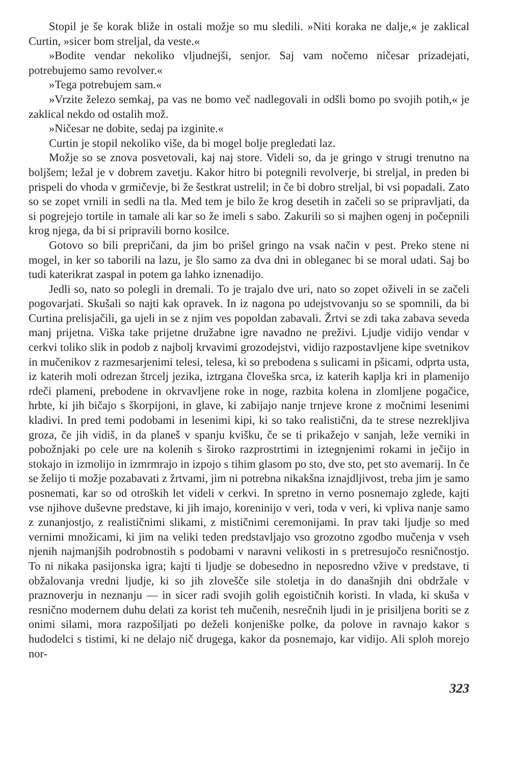Stopil je še korak bliže in ostali možje so mu sledili. »Niti koraka ne dalje,« je zaklical Curtin, »sicer bom streljal, da veste.«
»Bodite vendar nekoliko vljudnejši, senjor. Saj vam nočemo ničesar prizadejati, potrebujemo samo revolver.«
»Tega potrebujem sam.«
»Vrzite železo semkaj, pa vas ne bomo več nadlegovali in odšli bomo po svojih potih,« je zaklical nekdo od ostalih mož.
»Ničesar ne dobite, sedaj pa izginite.«
Curtin je stopil nekoliko više, da bi mogel bolje pregledati laz.
Možje so se znova posvetovali, kaj naj store. Videli so, da je gringo v strugi trenutno na boljšem; ležal je v dobrem zavetju. Kakor hitro bi potegnili revolverje, bi streljal, in preden bi prispeli do vhoda v grmičevje, bi že šestkrat ustrelil; in če bi dobro streljal, bi vsi popadali. Zato so se zopet vrnili in sedli na tla. Med tem je bilo že krog desetih in začeli so se pripravljati, da si pogrejejo tortile in tamale ali kar so že imeli s sabo. Zakurili so si majhen ogenj in počepnili krog njega, da bi si pripravili borno kosilce.
Gotovo so bili prepričani, da jim bo prišel gringo na vsak način v pest. Preko stene ni mogel, in ker so taborili na lazu, je šlo samo za dva dni in obleganec bi se moral udati. Saj bo tudi katerikrat zaspal in potem ga lahko iznenadijo.
Jedli so, nato so polegli in dremali. To je trajalo dve uri, nato so zopet oživeli in se začeli pogovarjati. Skušali so najti kak opravek. In iz nagona po udejstvovanju so se spomnili, da bi Curtina prelisjačili, ga ujeli in se z njim ves popoldan zabavali. Žrtvi se zdi taka zabava seveda manj prijetna. Viška take prijetne družabne igre navadno ne preživi. Ljudje vidijo vendar v cerkvi toliko slik in podob z najbolj krvavimi grozodejstvi, vidijo razpostavljene kipe svetnikov in mučenikov z razmesarjenimi telesi, telesa, ki so prebodena s sulicami in pšicami, odprta usta, iz katerih moli odrezan štrcelj jezika, iztrgana človeška srca, iz katerih kaplja kri in plamenijo rdeči plameni, prebodene in okrvavljene roke in noge, razbita kolena in zlomljene pogačice, hrbte, ki jih bičajo s škorpijoni, in glave, ki zabijajo nanje trnjeve krone z močnimi lesenimi kladivi. In pred temi podobami in lesenimi kipi, ki so tako realistični, da te strese nezrekljiva groza, če jih vidiš, in da planeš v spanju kvišku, če se ti prikažejo v sanjah, leže verniki in pobožnjaki po cele ure na kolenih s široko razprostrtimi in iztegnjenimi rokami in ječijo in stokajo in izmolijo in izmrmrajo in izpojo s tihim glasom po sto, dve sto, pet sto avemarij. In če se želijo ti možje pozabavati z žrtvami, jim ni potrebna nikakšna iznajdljivost, treba jim je samo posnemati, kar so od otroških let videli v cerkvi. In spretno in verno posnemajo zglede, kajti vse njihove duševne predstave, ki jih imajo, koreninijo v veri, toda v veri, ki vpliva nanje samo z zunanjostjo, z realističnimi slikami, z mističnimi ceremonijami. In prav taki ljudje so med vernimi množicami, ki jim na veliki teden predstavljajo vso grozotno zgodbo mučenja v vseh njenih najmanjših podrobnostih s podobami v naravni velikosti in s pretresujočo resničnostjo. To ni nikaka pasijonska igra; kajti ti ljudje se dobesedno in neposredno vžive v predstave, ti obžalovanja vredni ljudje, ki so jih zlovešče sile stoletja in do današnjih dni obdržale v praznoverju in neznanju — in sicer radi svojih golih egoističnih koristi. In vlada, ki skuša v resnično modernem duhu delati za korist teh mučenih, nesrečnih ljudi in je prisiljena boriti se z onimi silami, mora razpošiljati po deželi konjeniške polke, da polove in ravnajo kakor s hudodelci s tistimi, ki ne delajo nič drugega, kakor da posnemajo, kar vidijo. Ali sploh morejo nor-
323